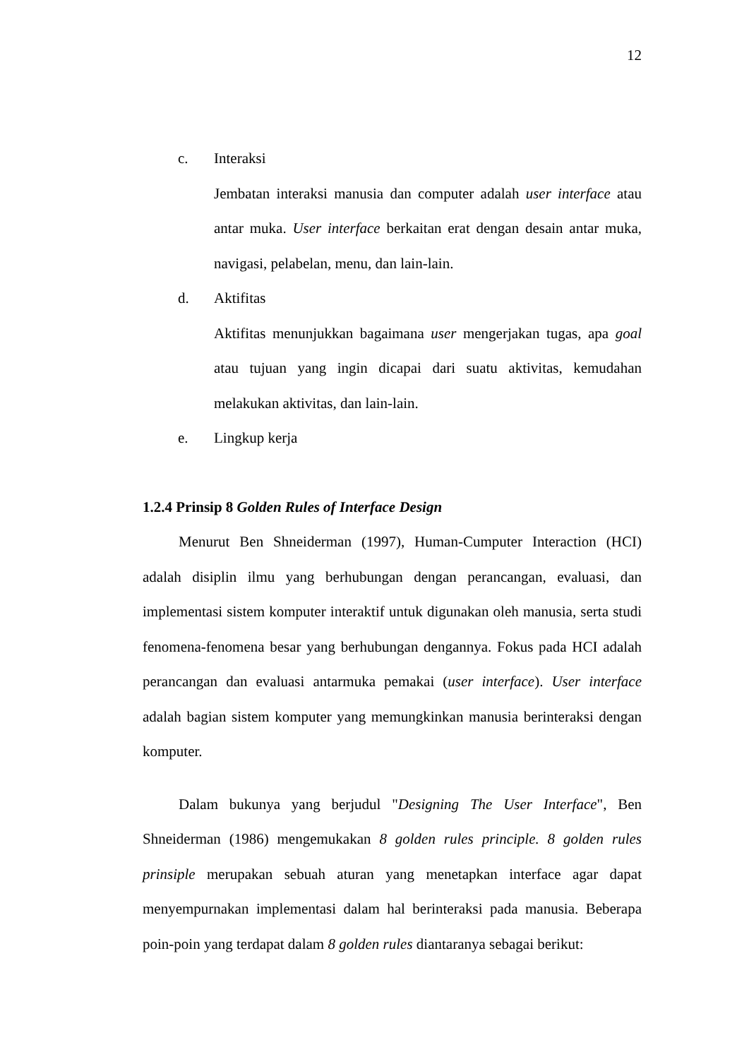12
c. Interaksi
Jembatan interaksi manusia dan computer adalah user interface atau antar muka. User interface berkaitan erat dengan desain antar muka, navigasi, pelabelan, menu, dan lain-lain.
d. Aktifitas
Aktifitas menunjukkan bagaimana user mengerjakan tugas, apa goal atau tujuan yang ingin dicapai dari suatu aktivitas, kemudahan melakukan aktivitas, dan lain-lain.
e. Lingkup kerja
1.2.4 Prinsip 8 Golden Rules of Interface Design
Menurut Ben Shneiderman (1997), Human-Cumputer Interaction (HCI) adalah disiplin ilmu yang berhubungan dengan perancangan, evaluasi, dan implementasi sistem komputer interaktif untuk digunakan oleh manusia, serta studi fenomena-fenomena besar yang berhubungan dengannya. Fokus pada HCI adalah perancangan dan evaluasi antarmuka pemakai (user interface). User interface adalah bagian sistem komputer yang memungkinkan manusia berinteraksi dengan komputer.
Dalam bukunya yang berjudul "Designing The User Interface", Ben Shneiderman (1986) mengemukakan 8 golden rules principle. 8 golden rules prinsiple merupakan sebuah aturan yang menetapkan interface agar dapat menyempurnakan implementasi dalam hal berinteraksi pada manusia. Beberapa poin-poin yang terdapat dalam 8 golden rules diantaranya sebagai berikut: